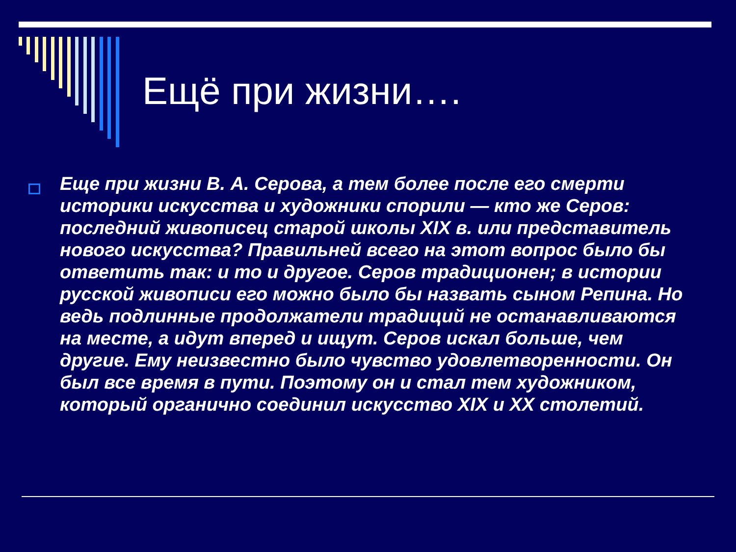Ещё при жизни….
Еще при жизни В. А. Серова, а тем более после его смерти историки искусства и художники спорили — кто же Серов: последний живописец старой школы XIX в. или представитель нового искусства? Правильней всего на этот вопрос было бы ответить так: и то и другое. Серов традиционен; в истории русской живописи его можно было бы назвать сыном Репина. Но ведь подлинные продолжатели традиций не останавливаются на месте, а идут вперед и ищут. Серов искал больше, чем другие. Ему неизвестно было чувство удовлетворенности. Он был все время в пути. Поэтому он и стал тем художником, который органично соединил искусство XIX и XX столетий.